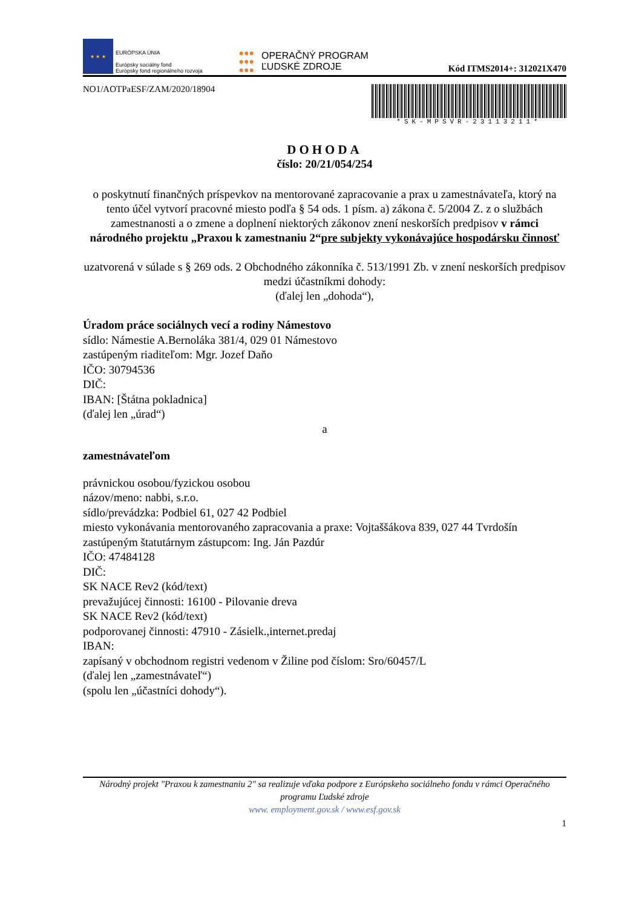★ ★ ★
EURÓPSKA ÚNIA
Európsky sociálny fond
Európsky fond regionálneho rozvoja
●●●
●●●
●●●
OPERAČNÝ PROGRAM
ĽUDSKÉ ZDROJE
Kód ITMS2014+: 312021X470
NO1/AOTPaESF/ZAM/2020/18904
*SK-MPSVR-23113211*
DOHODA
číslo: 20/21/054/254
o poskytnutí finančných príspevkov na mentorované zapracovanie a prax u zamestnávateľa, ktorý na tento účel vytvorí pracovné miesto podľa § 54 ods. 1 písm. a) zákona č. 5/2004 Z. z o službách zamestnanosti a o zmene a doplnení niektorých zákonov znení neskorších predpisov v rámci národného projektu „Praxou k zamestnaniu 2“pre subjekty vykonávajúce hospodársku činnosť
uzatvorená v súlade s § 269 ods. 2 Obchodného zákonníka č. 513/1991 Zb. v znení neskorších predpisov
medzi účastníkmi dohody:
(ďalej len „dohoda“),
Úradom práce sociálnych vecí a rodiny Námestovo
sídlo: Námestie A.Bernoláka 381/4, 029 01 Námestovo
zastúpeným riaditeľom: Mgr. Jozef Daňo
IČO: 30794536
DIČ:
IBAN: [Štátna pokladnica]
(ďalej len „úrad“)
a
zamestnávateľom
právnickou osobou/fyzickou osobou
názov/meno: nabbi, s.r.o.
sídlo/prevádzka: Podbiel 61, 027 42 Podbiel
miesto vykonávania mentorovaného zapracovania a praxe: Vojtaššákova 839, 027 44 Tvrdošín
zastúpeným štatutárnym zástupcom: Ing. Ján Pazdúr
IČO: 47484128
DIČ:
SK NACE Rev2 (kód/text)
prevažujúcej činnosti: 16100 - Pilovanie dreva
SK NACE Rev2 (kód/text)
podporovanej činnosti: 47910 - Zásielk.,internet.predaj
IBAN:
zapísaný v obchodnom registri vedenom v Žiline pod číslom: Sro/60457/L
(ďalej len „zamestnávateľ“)
(spolu len „účastníci dohody“).
Národný projekt "Praxou k zamestnaniu 2" sa realizuje vďaka podpore z Európskeho sociálneho fondu v rámci Operačného programu Ľudské zdroje
www. employment.gov.sk / www.esf.gov.sk
1